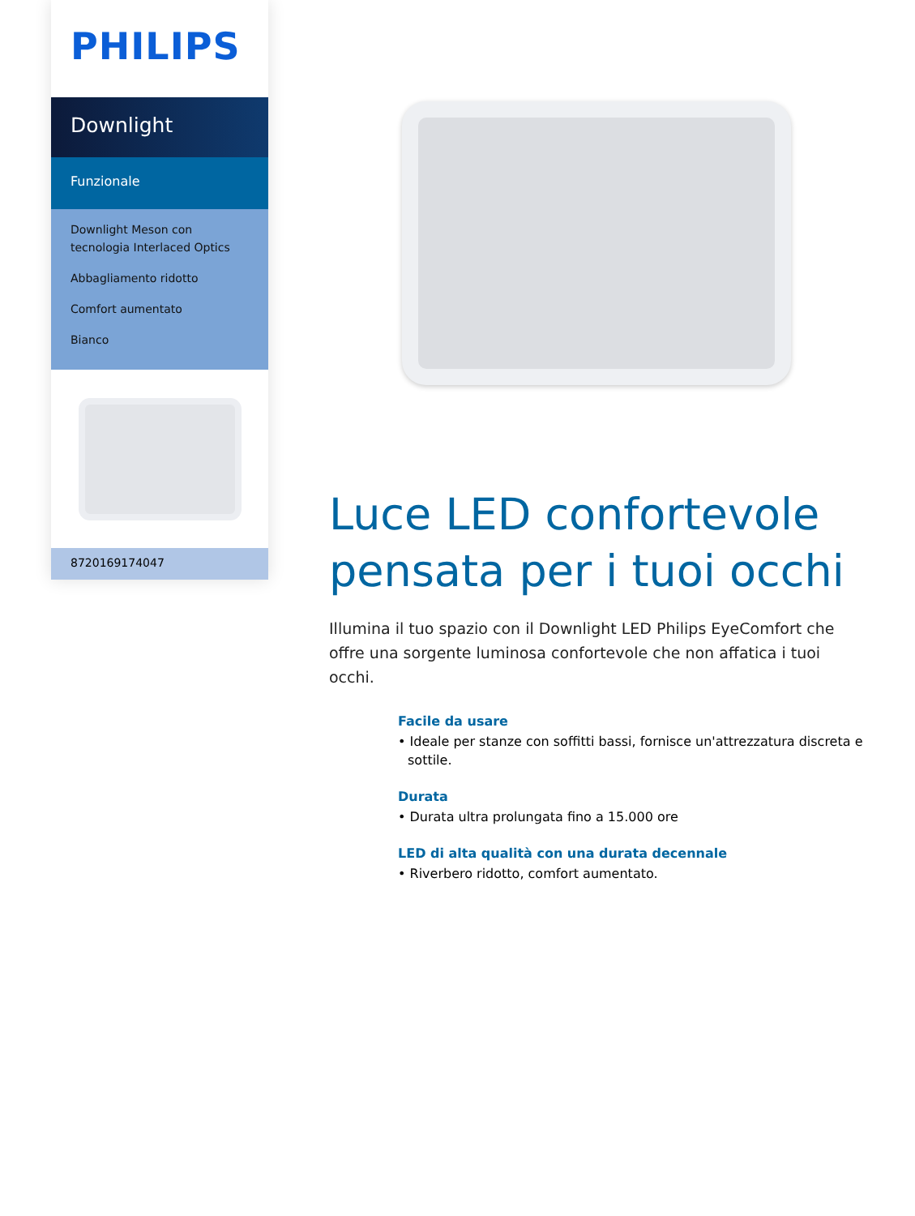PHILIPS
Downlight
Funzionale
Downlight Meson con tecnologia Interlaced Optics
Abbagliamento ridotto
Comfort aumentato
Bianco
8720169174047
Luce LED confortevole pensata per i tuoi occhi
Illumina il tuo spazio con il Downlight LED Philips EyeComfort che offre una sorgente luminosa confortevole che non affatica i tuoi occhi.
Facile da usare
• Ideale per stanze con soffitti bassi, fornisce un'attrezzatura discreta e sottile.
Durata
• Durata ultra prolungata fino a 15.000 ore
LED di alta qualità con una durata decennale
• Riverbero ridotto, comfort aumentato.